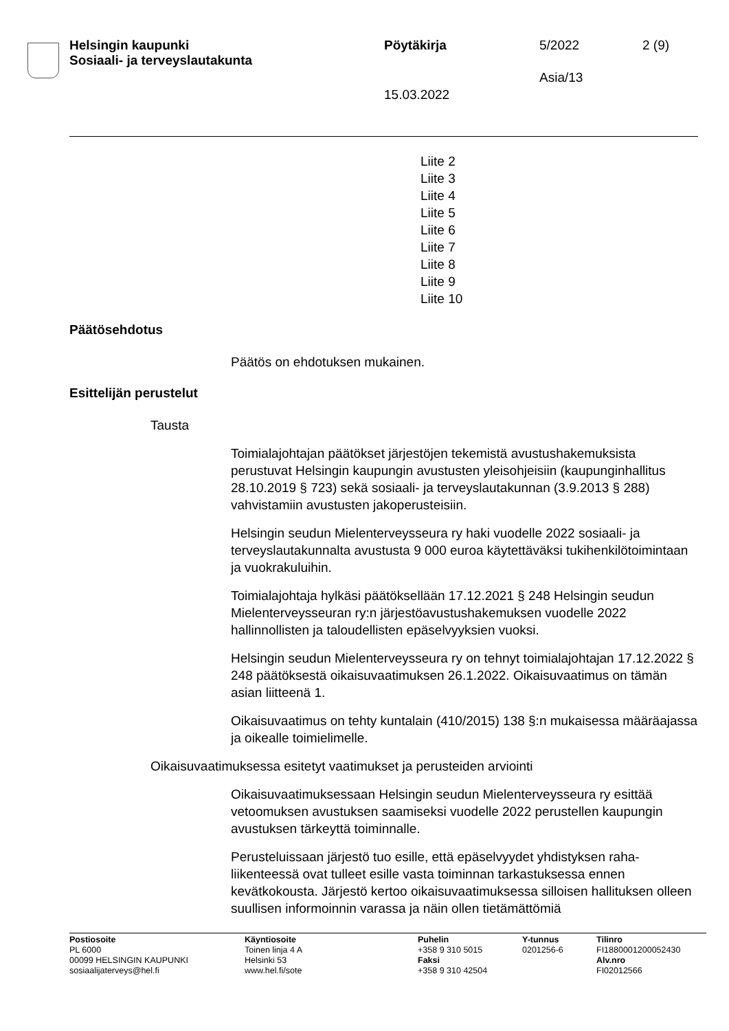Helsingin kaupunki
Sosiaali- ja terveyslautakunta
Pöytäkirja 5/2022 2 (9)
Asia/13
15.03.2022
Liite 2
Liite 3
Liite 4
Liite 5
Liite 6
Liite 7
Liite 8
Liite 9
Liite 10
Päätösehdotus
Päätös on ehdotuksen mukainen.
Esittelijän perustelut
Tausta
Toimialajohtajan päätökset järjestöjen tekemistä avustushakemuksista perustuvat Helsingin kaupungin avustusten yleisohjeisiin (kaupungin­hallitus 28.10.2019 § 723) sekä sosiaali- ja terveyslautakunnan (3.9.2013 § 288) vahvistamiin avustusten jakoperusteisiin.
Helsingin seudun Mielenterveysseura ry haki vuodelle 2022 sosiaali- ja terveyslautakunnalta avustusta 9 000 euroa käytettäväksi tukihenkilö­toimintaan ja vuokrakuluihin.
Toimialajohtaja hylkäsi päätöksellään 17.12.2021 § 248 Helsingin seu­dun Mielenterveysseuran ry:n järjestöavustushakemuksen vuodelle 2022 hallinnollisten ja taloudellisten epäselvyyksien vuoksi.
Helsingin seudun Mielenterveysseura ry on tehnyt toimialajohtajan 17.12.2022 § 248 päätöksestä oikaisuvaatimuksen 26.1.2022. Oikaisu­vaatimus on tämän asian liitteenä 1.
Oikaisuvaatimus on tehty kuntalain (410/2015) 138 §:n mukaisessa määräajassa ja oikealle toimielimelle.
Oikaisuvaatimuksessa esitetyt vaatimukset ja perusteiden arviointi
Oikaisuvaatimuksessaan Helsingin seudun Mielenterveysseura ry esit­tää vetoomuksen avustuksen saamiseksi vuodelle 2022 perustellen kaupungin avustuksen tärkeyttä toiminnalle.
Perusteluissaan järjestö tuo esille, että epäselvyydet yhdistyksen raha­liikenteessä ovat tulleet esille vasta toiminnan tarkastuksessa ennen kevätkokousta. Järjestö kertoo oikaisuvaatimuksessa silloisen hallituk­sen olleen suullisen informoinnin varassa ja näin ollen tietämättömiä
Postiosoite
PL 6000
00099 HELSINGIN KAUPUNKI
sosiaalijaterveys@hel.fi
Käyntiosoite
Toinen linja 4 A
Helsinki 53
www.hel.fi/sote
Puhelin
+358 9 310 5015
Faksi
+358 9 310 42504
Y-tunnus
0201256-6
Tilinro
FI1880001200052430
Alv.nro
FI02012566